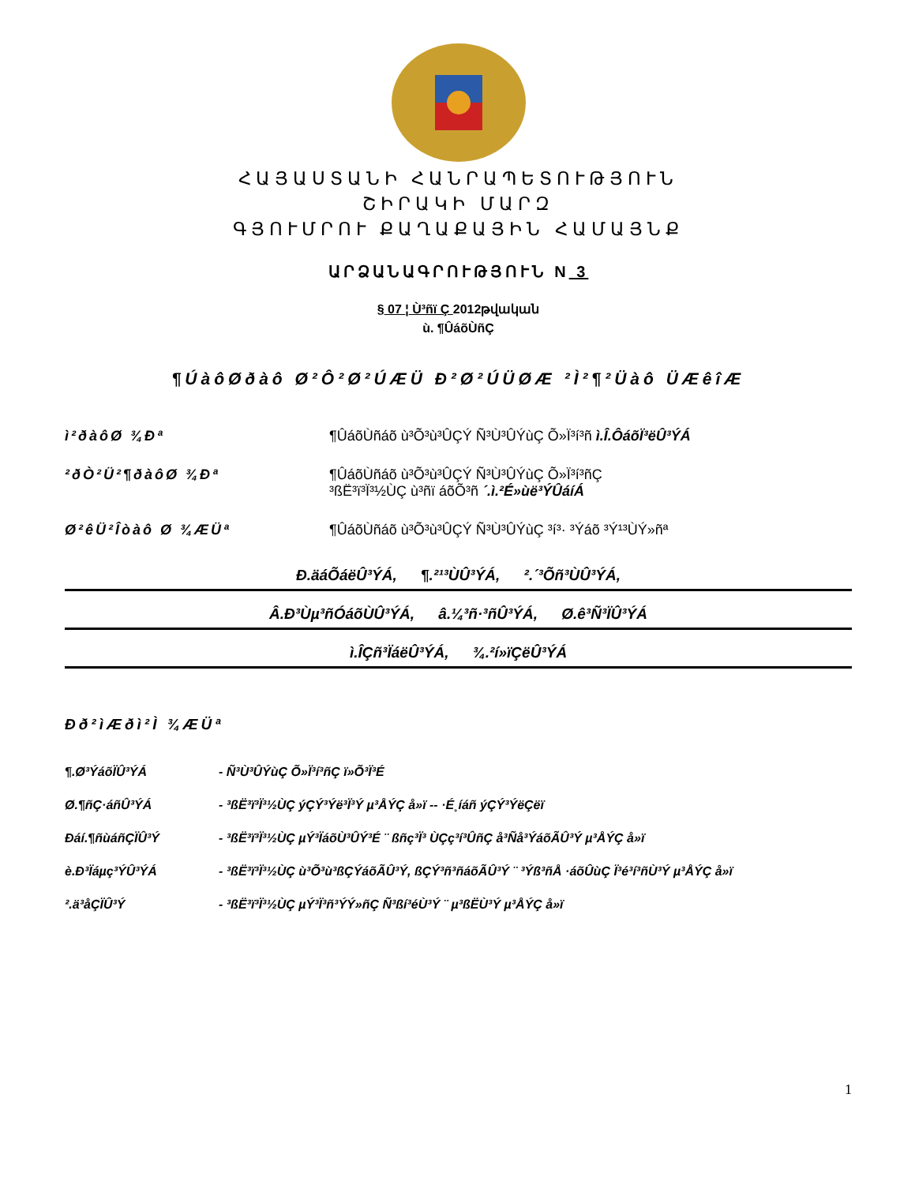ՀԱՅԱՍՏԱՆԻ ՀԱՆՐԱՊԵՏՈՒԹՅՈՒՆ
ՇԻՐԱԿԻ ՄԱՐԶ
ԳՅՈՒՄՐՈՒ ՔԱՂԱՔԱՅԻՆ ՀԱՄԱՅՆՔ
ԱՐՁԱՆԱԳՐՈՒԹՅՈՒՆ N 3
§ 07 ¦ Ù³ñï Ç 2012թվական
ù. ¶ÛáõÙñÇ
¶ÚàôØðàô Ø²Ô²Ø²ÚÆÜ Ð²Ø²ÚÜØÆ ²Ì²¶²Üàô ÜÆêîÆ
ì²ðàôØ ¾Ðª ¶ÛáõÙñáõ ù³Õ³ù³ÛÇÝ Ñ³Ù³ÛÝùÇ Õ»Ï³í³ñ ì.Î.ÔáõÏ³ëÛ³ÝÁ
²ðÒ²Ü²¶ðàôØ ¾Ðª ¶ÛáõÙñáõ ù³Õ³ù³ÛÇÝ Ñ³Ù³ÛÝùÇ Õ»Ï³í³ñÇ
³ßË³ï³Ï³½ÙÇ ù³ñï áõÕ³ñ ´.ì.²É»ùë³ÝÛáíÁ
Ø²êÜ²Îòàô Ø ¾ÆÜª ¶ÛáõÙñáõ ù³Õ³ù³ÛÇÝ Ñ³Ù³ÛÝùÇ ³í³· ³Ýáõ ³Ý¹³ÙÝ»ñª
Ð.äáÕáëÛ³ÝÁ, ¶.²¹³ÙÛ³ÝÁ, ².´³Õñ³ÙÛ³ÝÁ,
Â.Ð³Ùµ³ñÓáõÙÛ³ÝÁ, â.¼³ñ·³ñÛ³ÝÁ, Ø.ê³Ñ³ÏÛ³ÝÁ
ì.ÎÇñ³ÏáëÛ³ÝÁ, ¾.²í»ïÇëÛ³ÝÁ
Ðð²ìÆðì²Ì ¾ÆÜª
¶.Ø³ÝáõÏÛ³ÝÁ - Ñ³Ù³ÛÝùÇ Õ»Ï³í³ñÇ ï»Õ³Ï³É
Ø.¶ñÇ·áñÛ³ÝÁ - ³ßË³ï³Ï³½ÙÇ ýÇÝ³Ýë³Ï³Ý µ³ÅÝÇ å»ï -- ·É˳íáñ ýÇÝ³ÝëÇëï
Ðáí.¶ñùáñÇÏÛ³Ý - ³ßË³ï³Ï³½ÙÇ µÝ³ÏáõÙ³ÛÝ³É ¨ ßñç³Ï³ ÙÇç³í³ÛñÇ å³Ñå³ÝáõÃÛ³Ý µ³ÅÝÇ å»ï
è.Ð³Ïáµç³ÝÛ³ÝÁ - ³ßË³ï³Ï³½ÙÇ ù³Õ³ù³ßÇÝáõÃÛ³Ý, ßÇÝ³ñ³ñáõÃÛ³Ý ¨ ³Ýß³ñÅ ·áõÛùÇ Ï³é³í³ñÙ³Ý µ³ÅÝÇ å»ï
².ä³åÇÏÛ³Ý - ³ßË³ï³Ï³½ÙÇ µÝ³Ï³ñ³ÝÝ»ñÇ Ñ³ßí³éÙ³Ý ¨ µ³ßËÙ³Ý µ³ÅÝÇ å»ï
1